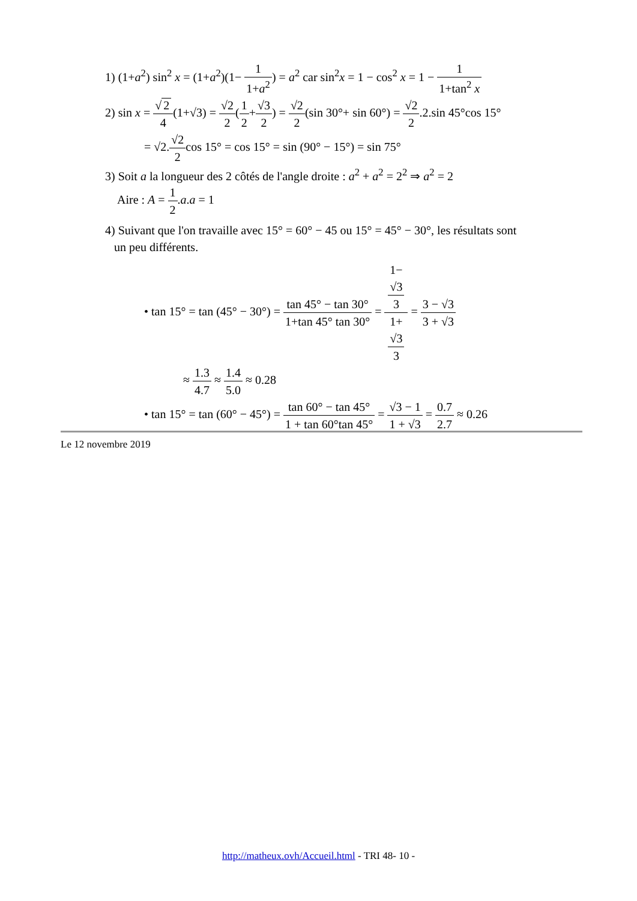1) (1+a<sup>2</sup>) sin<sup>2</sup> x = (1+a<sup>2</sup>)(1− 1 1+a<sup>2</sup>) = a<sup>2</sup> car sin<sup>2</sup>x = 1 − cos<sup>2</sup> x = 1 − 1 1+tan<sup>2</sup> x
2) sin x = √ 2 4(1+√3) = √2 2(1 2+√3 2) = √2 2(sin 30°+ sin 60°) = √2 2.2.sin 45°cos 15°
= √2.√2 2cos 15° = cos 15° = sin (90° − 15°) = sin 75°
3) Soit a la longueur des 2 côtés de l'angle droite : a<sup>2</sup> + a<sup>2</sup> = 2<sup>2</sup> ⇒ a<sup>2</sup> = 2
Aire : A = 1 2.a.a = 1
4) Suivant que l'on travaille avec 15° = 60° − 45 ou 15° = 45° − 30°, les résultats sont
un peu différents.
• tan 15° = tan (45° − 30°) = tan 45° − tan 30° 1+tan 45° tan 30° = 1−
√3
3 1+
√3
3 = 3 − √3 3 + √3
≈ 1.3 4.7 ≈ 1.4 5.0 ≈ 0.28
• tan 15° = tan (60° − 45°) = tan 60° − tan 45° 1 + tan 60°tan 45° = √3 − 1 1 + √3 = 0.7 2.7 ≈ 0.26
Le 12 novembre 2019
http://matheux.ovh/Accueil.html - TRI 48- 10 -